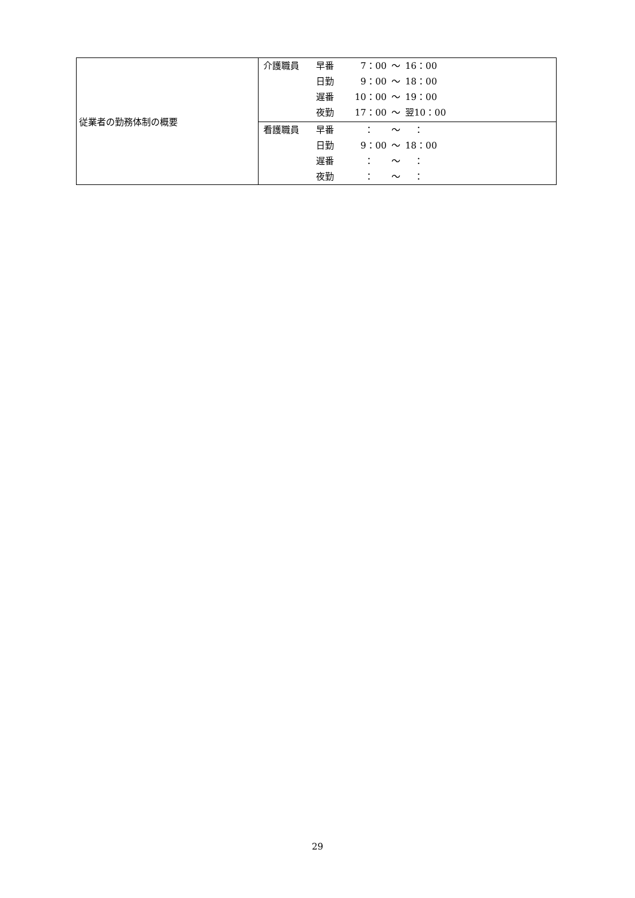| 従業者の勤務体制の概要 | / 介護職員 / 早番 / 7：00 / 〜 / 16：00 / / / 日勤 / 9：00 / 〜 / 18：00 / / / 遅番 / 10：00 / 〜 / 19：00 / / / 夜勤 / 17：00 / 〜 / 翌10：00 / |
| | / 看護職員 / 早番 / ： / 〜 / ： / / / 日勤 / 9：00 / 〜 / 18：00 / / / 遅番 / ： / 〜 / ： / / / 夜勤 / ： / 〜 / ： / |
29